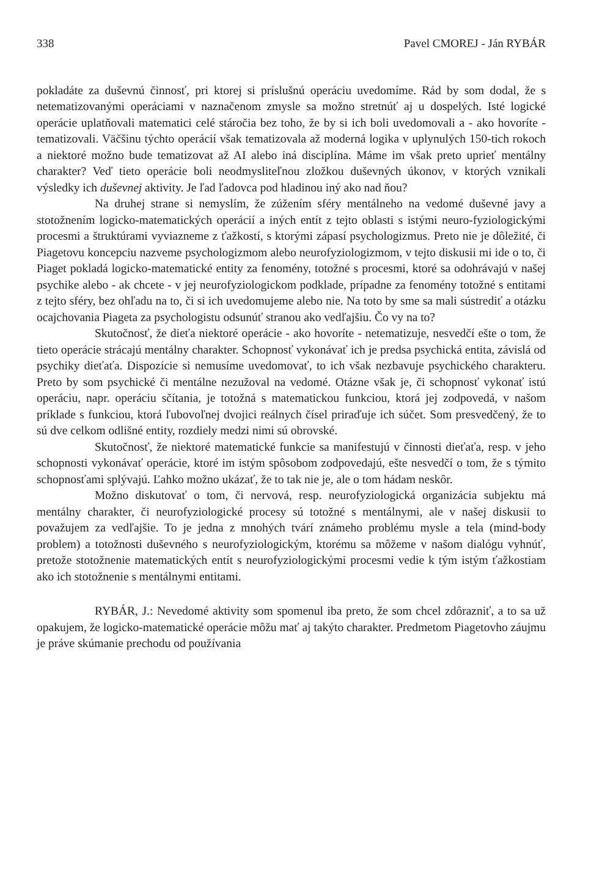338 Pavel CMOREJ - Ján RYBÁR
pokladáte za duševnú činnosť, pri ktorej si príslušnú operáciu uvedomíme. Rád by som dodal, že s netematizovanými operáciami v naznačenom zmysle sa možno stretnúť aj u dospelých. Isté logické operácie uplatňovali matematici celé stáročia bez toho, že by si ich boli uvedomovali a - ako hovoríte - tematizovali. Väčšinu týchto operácií však tematizovala až moderná logika v uplynulých 150-tich rokoch a niektoré možno bude tematizovat až AI alebo iná disciplína. Máme im však preto uprieť mentálny charakter? Veď tieto operácie boli neodmysliteľnou zložkou duševných úkonov, v ktorých vznikali výsledky ich duševnej aktivity. Je ľad ľadovca pod hladinou iný ako nad ňou?
Na druhej strane si nemyslím, že zúžením sféry mentálneho na vedomé duševné javy a stotožnením logicko-matematických operácií a iných entít z tejto oblasti s istými neuro-fyziologickými procesmi a štruktúrami vyviazneme z ťažkostí, s ktorými zápasí psychologizmus. Preto nie je dôležité, či Piagetovu koncepciu nazveme psychologizmom alebo neurofyziologizmom, v tejto diskusii mi ide o to, či Piaget pokladá logicko-matematické entity za fenomény, totožné s procesmi, ktoré sa odohrávajú v našej psychike alebo - ak chcete - v jej neurofyziologickom podklade, prípadne za fenomény totožné s entitami z tejto sféry, bez ohľadu na to, či si ich uvedomujeme alebo nie. Na toto by sme sa mali sústrediť a otázku ocajchovania Piageta za psychologistu odsunúť stranou ako vedľajšiu. Čo vy na to?
Skutočnosť, že dieťa niektoré operácie - ako hovoríte - netematizuje, nesvedčí ešte o tom, že tieto operácie strácajú mentálny charakter. Schopnosť vykonávať ich je predsa psychická entita, závislá od psychiky dieťaťa. Dispozície si nemusíme uvedomovať, to ich však nezbavuje psychického charakteru. Preto by som psychické či mentálne nezužoval na vedomé. Otázne však je, či schopnosť vykonať istú operáciu, napr. operáciu sčítania, je totožná s matematickou funkciou, ktorá jej zodpovedá, v našom príklade s funkciou, ktorá ľubovoľnej dvojici reálnych čísel priraďuje ich súčet. Som presvedčený, že to sú dve celkom odlišné entity, rozdiely medzi nimi sú obrovské.
Skutočnosť, že niektoré matematické funkcie sa manifestujú v činnosti dieťaťa, resp. v jeho schopnosti vykonávať operácie, ktoré im istým spôsobom zodpovedajú, ešte nesvedčí o tom, že s týmito schopnosťami splývajú. Ľahko možno ukázať, že to tak nie je, ale o tom hádam neskôr.
Možno diskutovať o tom, či nervová, resp. neurofyziologická organizácia subjektu má mentálny charakter, či neurofyziologické procesy sú totožné s mentálnymi, ale v našej diskusii to považujem za vedľajšie. To je jedna z mnohých tvárí známeho problému mysle a tela (mind-body problem) a totožnosti duševného s neurofyziologickým, ktorému sa môžeme v našom dialógu vyhnúť, pretože stotožnenie matematických entít s neurofyziologickými procesmi vedie k tým istým ťažkostiam ako ich stotožnenie s mentálnymi entitami.
RYBÁR, J.: Nevedomé aktivity som spomenul iba preto, že som chcel zdôrazniť, a to sa už opakujem, že logicko-matematické operácie môžu mať aj takýto charakter. Predmetom Piagetovho záujmu je práve skúmanie prechodu od používania